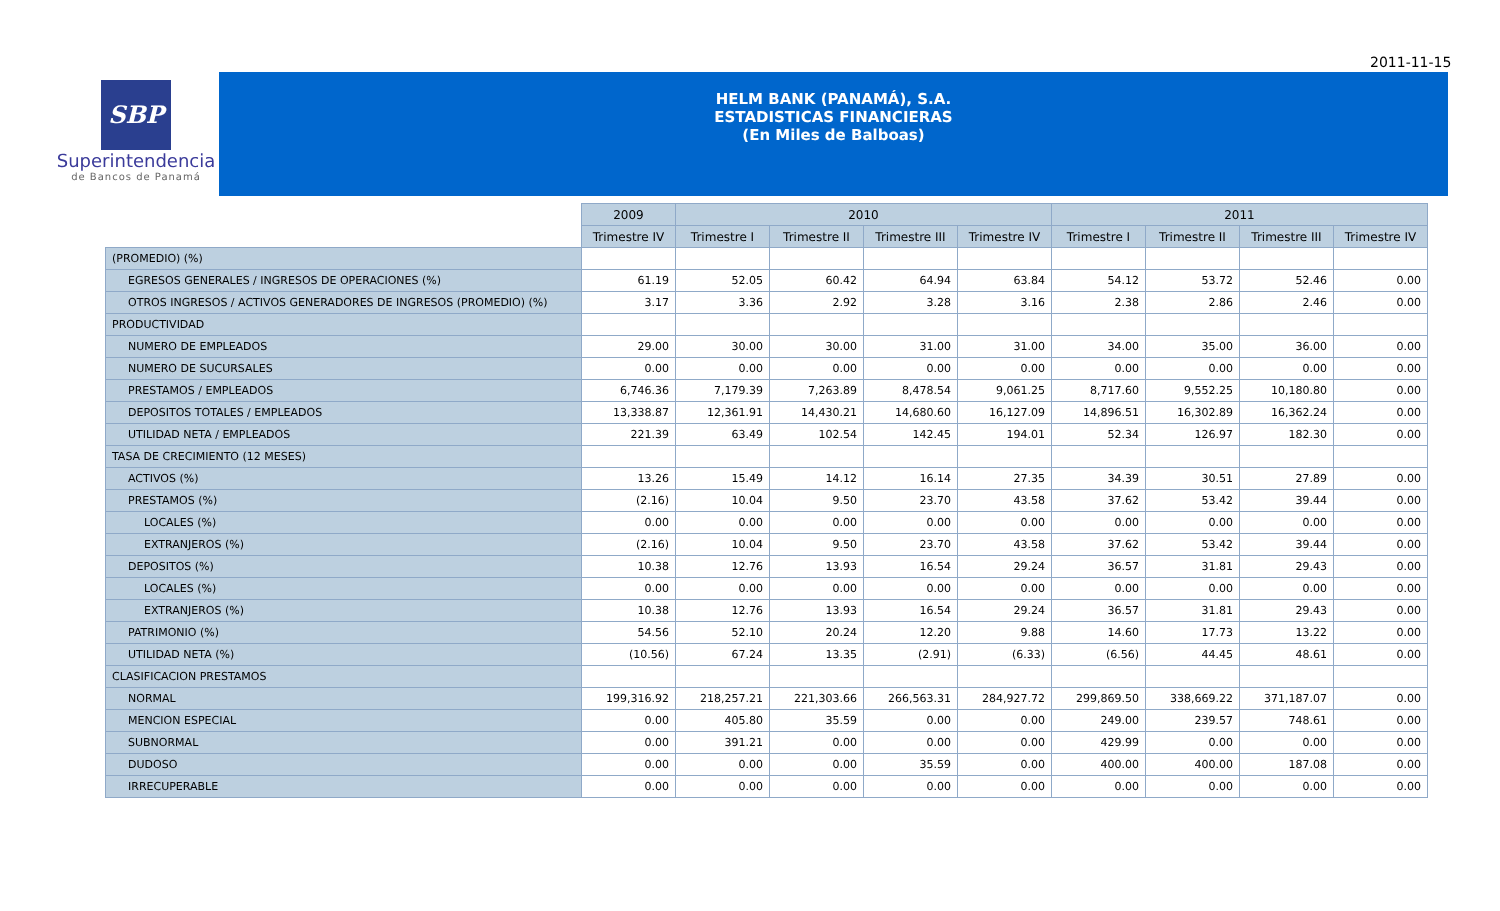2011-11-15
SBP
Superintendencia
de Bancos de Panamá
HELM BANK (PANAMÁ), S.A.
ESTADISTICAS FINANCIERAS
(En Miles de Balboas)
| | 2009 | 2010 | | | | 2011 | | | |
| | Trimestre IV | Trimestre I | Trimestre II | Trimestre III | Trimestre IV | Trimestre I | Trimestre II | Trimestre III | Trimestre IV |
| (PROMEDIO) (%) | | | | | | | | | |
| EGRESOS GENERALES / INGRESOS DE OPERACIONES (%) | 61.19 | 52.05 | 60.42 | 64.94 | 63.84 | 54.12 | 53.72 | 52.46 | 0.00 |
| OTROS INGRESOS / ACTIVOS GENERADORES DE INGRESOS (PROMEDIO) (%) | 3.17 | 3.36 | 2.92 | 3.28 | 3.16 | 2.38 | 2.86 | 2.46 | 0.00 |
| PRODUCTIVIDAD | | | | | | | | | |
| NUMERO DE EMPLEADOS | 29.00 | 30.00 | 30.00 | 31.00 | 31.00 | 34.00 | 35.00 | 36.00 | 0.00 |
| NUMERO DE SUCURSALES | 0.00 | 0.00 | 0.00 | 0.00 | 0.00 | 0.00 | 0.00 | 0.00 | 0.00 |
| PRESTAMOS / EMPLEADOS | 6,746.36 | 7,179.39 | 7,263.89 | 8,478.54 | 9,061.25 | 8,717.60 | 9,552.25 | 10,180.80 | 0.00 |
| DEPOSITOS TOTALES / EMPLEADOS | 13,338.87 | 12,361.91 | 14,430.21 | 14,680.60 | 16,127.09 | 14,896.51 | 16,302.89 | 16,362.24 | 0.00 |
| UTILIDAD NETA / EMPLEADOS | 221.39 | 63.49 | 102.54 | 142.45 | 194.01 | 52.34 | 126.97 | 182.30 | 0.00 |
| TASA DE CRECIMIENTO (12 MESES) | | | | | | | | | |
| ACTIVOS (%) | 13.26 | 15.49 | 14.12 | 16.14 | 27.35 | 34.39 | 30.51 | 27.89 | 0.00 |
| PRESTAMOS (%) | (2.16) | 10.04 | 9.50 | 23.70 | 43.58 | 37.62 | 53.42 | 39.44 | 0.00 |
| LOCALES (%) | 0.00 | 0.00 | 0.00 | 0.00 | 0.00 | 0.00 | 0.00 | 0.00 | 0.00 |
| EXTRANJEROS (%) | (2.16) | 10.04 | 9.50 | 23.70 | 43.58 | 37.62 | 53.42 | 39.44 | 0.00 |
| DEPOSITOS (%) | 10.38 | 12.76 | 13.93 | 16.54 | 29.24 | 36.57 | 31.81 | 29.43 | 0.00 |
| LOCALES (%) | 0.00 | 0.00 | 0.00 | 0.00 | 0.00 | 0.00 | 0.00 | 0.00 | 0.00 |
| EXTRANJEROS (%) | 10.38 | 12.76 | 13.93 | 16.54 | 29.24 | 36.57 | 31.81 | 29.43 | 0.00 |
| PATRIMONIO (%) | 54.56 | 52.10 | 20.24 | 12.20 | 9.88 | 14.60 | 17.73 | 13.22 | 0.00 |
| UTILIDAD NETA (%) | (10.56) | 67.24 | 13.35 | (2.91) | (6.33) | (6.56) | 44.45 | 48.61 | 0.00 |
| CLASIFICACION PRESTAMOS | | | | | | | | | |
| NORMAL | 199,316.92 | 218,257.21 | 221,303.66 | 266,563.31 | 284,927.72 | 299,869.50 | 338,669.22 | 371,187.07 | 0.00 |
| MENCION ESPECIAL | 0.00 | 405.80 | 35.59 | 0.00 | 0.00 | 249.00 | 239.57 | 748.61 | 0.00 |
| SUBNORMAL | 0.00 | 391.21 | 0.00 | 0.00 | 0.00 | 429.99 | 0.00 | 0.00 | 0.00 |
| DUDOSO | 0.00 | 0.00 | 0.00 | 35.59 | 0.00 | 400.00 | 400.00 | 187.08 | 0.00 |
| IRRECUPERABLE | 0.00 | 0.00 | 0.00 | 0.00 | 0.00 | 0.00 | 0.00 | 0.00 | 0.00 |